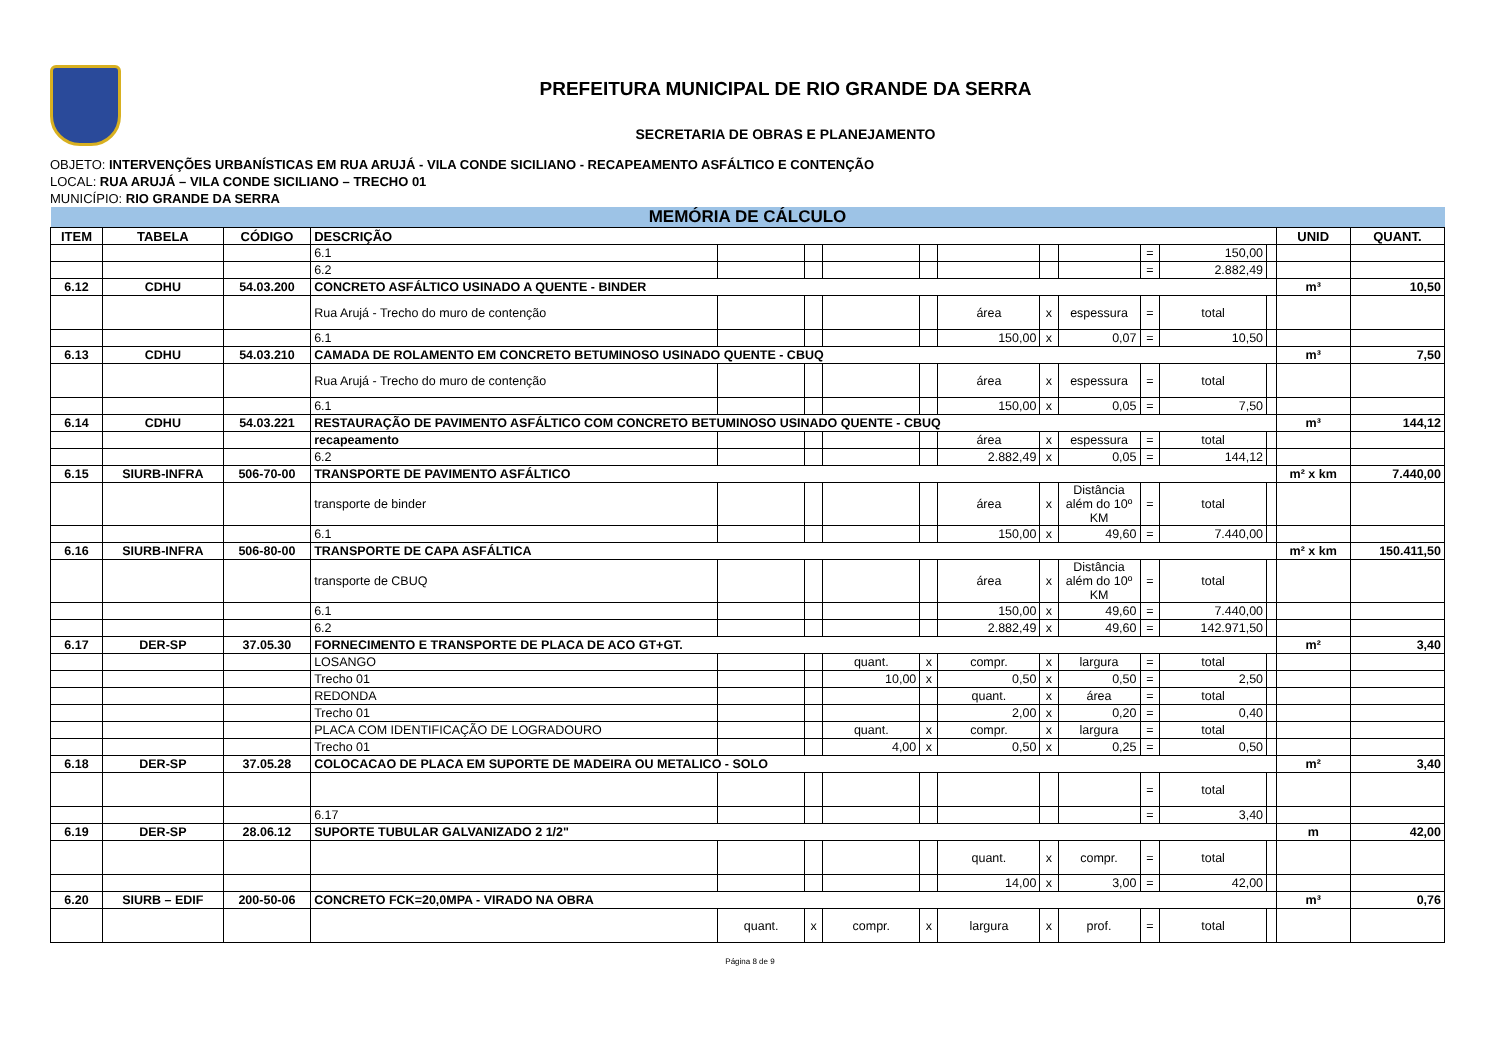PREFEITURA MUNICIPAL DE RIO GRANDE DA SERRA
SECRETARIA DE OBRAS E PLANEJAMENTO
OBJETO: INTERVENÇÕES URBANÍSTICAS EM RUA ARUJÁ - VILA CONDE SICILIANO - RECAPEAMENTO ASFÁLTICO E CONTENÇÃO
LOCAL: RUA ARUJÁ – VILA CONDE SICILIANO – TRECHO 01
MUNICÍPIO: RIO GRANDE DA SERRA
| MEMÓRIA DE CÁLCULO | | | | | | | | | | | | | | | |
| ITEM | TABELA | CÓDIGO | DESCRIÇÃO | | | | | | | | | | | UNID | QUANT. |
| | | | 6.1 | | | | | | | | = | 150,00 | | | |
| | | | 6.2 | | | | | | | | = | 2.882,49 | | | |
| 6.12 | CDHU | 54.03.200 | CONCRETO ASFÁLTICO USINADO A QUENTE - BINDER | | | | | | | | | | | m³ | 10,50 |
| | | | Rua Arujá - Trecho do muro de contenção | | | | | área | x | espessura | = | total | | | |
| | | | 6.1 | | | | | 150,00 | x | 0,07 | = | 10,50 | | | |
| 6.13 | CDHU | 54.03.210 | CAMADA DE ROLAMENTO EM CONCRETO BETUMINOSO USINADO QUENTE - CBUQ | | | | | | | | | | | m³ | 7,50 |
| | | | Rua Arujá - Trecho do muro de contenção | | | | | área | x | espessura | = | total | | | |
| | | | 6.1 | | | | | 150,00 | x | 0,05 | = | 7,50 | | | |
| 6.14 | CDHU | 54.03.221 | RESTAURAÇÃO DE PAVIMENTO ASFÁLTICO COM CONCRETO BETUMINOSO USINADO QUENTE - CBUQ | | | | | | | | | | | m³ | 144,12 |
| | | | recapeamento | | | | | área | x | espessura | = | total | | | |
| | | | 6.2 | | | | | 2.882,49 | x | 0,05 | = | 144,12 | | | |
| 6.15 | SIURB-INFRA | 506-70-00 | TRANSPORTE DE PAVIMENTO ASFÁLTICO | | | | | | | | | | | m² x km | 7.440,00 |
| | | | transporte de binder | | | | | área | x | Distância além do 10º KM | = | total | | | |
| | | | 6.1 | | | | | 150,00 | x | 49,60 | = | 7.440,00 | | | |
| 6.16 | SIURB-INFRA | 506-80-00 | TRANSPORTE DE CAPA ASFÁLTICA | | | | | | | | | | | m² x km | 150.411,50 |
| | | | transporte de CBUQ | | | | | área | x | Distância além do 10º KM | = | total | | | |
| | | | 6.1 | | | | | 150,00 | x | 49,60 | = | 7.440,00 | | | |
| | | | 6.2 | | | | | 2.882,49 | x | 49,60 | = | 142.971,50 | | | |
| 6.17 | DER-SP | 37.05.30 | FORNECIMENTO E TRANSPORTE DE PLACA DE ACO GT+GT. | | | | | | | | | | | m² | 3,40 |
| | | | LOSANGO | | | quant. | x | compr. | x | largura | = | total | | | |
| | | | Trecho 01 | | | 10,00 | x | 0,50 | x | 0,50 | = | 2,50 | | | |
| | | | REDONDA | | | | | quant. | x | área | = | total | | | |
| | | | Trecho 01 | | | | | 2,00 | x | 0,20 | = | 0,40 | | | |
| | | | PLACA COM IDENTIFICAÇÃO DE LOGRADOURO | | | quant. | x | compr. | x | largura | = | total | | | |
| | | | Trecho 01 | | | 4,00 | x | 0,50 | x | 0,25 | = | 0,50 | | | |
| 6.18 | DER-SP | 37.05.28 | COLOCACAO DE PLACA EM SUPORTE DE MADEIRA OU METALICO - SOLO | | | | | | | | | | | m² | 3,40 |
| | | | | | | | | | | | = | total | | | |
| | | | 6.17 | | | | | | | | = | 3,40 | | | |
| 6.19 | DER-SP | 28.06.12 | SUPORTE TUBULAR GALVANIZADO 2 1/2" | | | | | | | | | | | m | 42,00 |
| | | | | | | | | quant. | x | compr. | = | total | | | |
| | | | | | | | | 14,00 | x | 3,00 | = | 42,00 | | | |
| 6.20 | SIURB – EDIF | 200-50-06 | CONCRETO FCK=20,0MPA - VIRADO NA OBRA | | | | | | | | | | | m³ | 0,76 |
| | | | | quant. | x | compr. | x | largura | x | prof. | = | total | | | |
Página 8 de 9